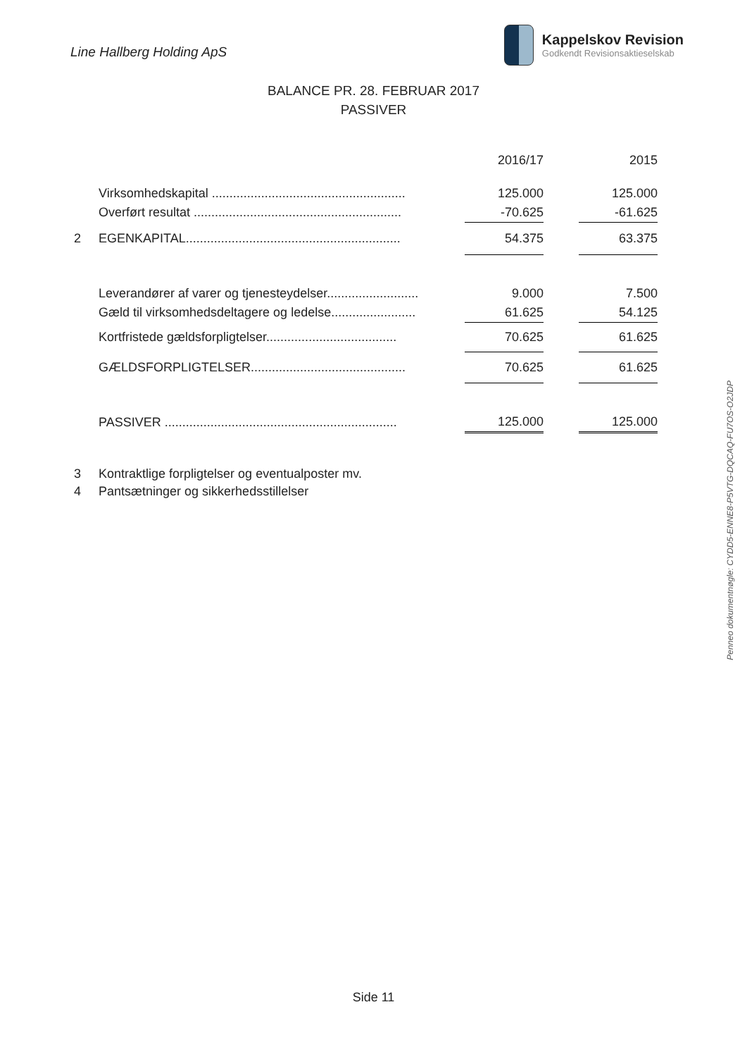Line Hallberg Holding ApS
Kappelskov Revision
Godkendt Revisionsaktieselskab
BALANCE PR. 28. FEBRUAR 2017
PASSIVER
| | | 2016/17 | | 2015 |
| | Virksomhedskapital ....................................................... | 125.000 | | 125.000 |
| | Overført resultat ........................................................... | -70.625 | | -61.625 |
| 2 | EGENKAPITAL............................................................. | 54.375 | | 63.375 |
| | Leverandører af varer og tjenesteydelser.......................... | 9.000 | | 7.500 |
| | Gæld til virksomhedsdeltagere og ledelse........................ | 61.625 | | 54.125 |
| | Kortfristede gældsforpligtelser..................................... | 70.625 | | 61.625 |
| | GÆLDSFORPLIGTELSER............................................ | 70.625 | | 61.625 |
| | PASSIVER .................................................................. | 125.000 | | 125.000 |
3 Kontraktlige forpligtelser og eventualposter mv.
4 Pantsætninger og sikkerhedsstillelser
Side 11
Penneo dokumentnøgle: CYDD5-ENNE8-P5VTG-DQCAQ-FU7OS-O2JDP